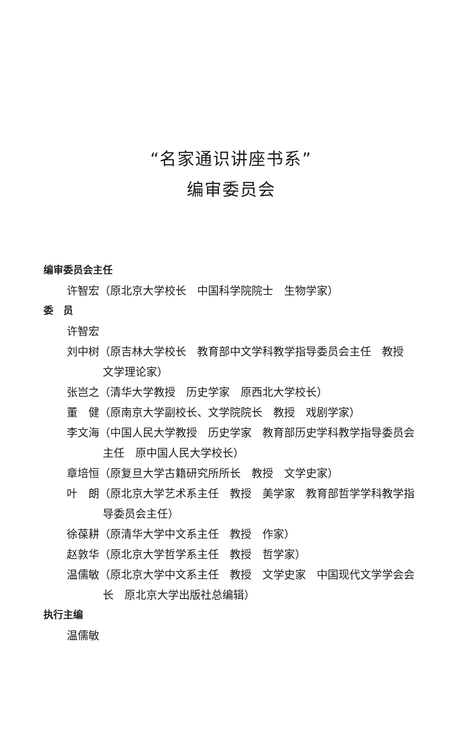“名家通识讲座书系”
编审委员会
编审委员会主任
许智宏（原北京大学校长　中国科学院院士　生物学家）
委　员
许智宏
刘中树（原吉林大学校长　教育部中文学科教学指导委员会主任　教授　文学理论家）
张岂之（清华大学教授　历史学家　原西北大学校长）
董　健（原南京大学副校长、文学院院长　教授　戏剧学家）
李文海（中国人民大学教授　历史学家　教育部历史学科教学指导委员会主任　原中国人民大学校长）
章培恒（原复旦大学古籍研究所所长　教授　文学史家）
叶　朗（原北京大学艺术系主任　教授　美学家　教育部哲学学科教学指导委员会主任）
徐葆耕（原清华大学中文系主任　教授　作家）
赵敦华（原北京大学哲学系主任　教授　哲学家）
温儒敏（原北京大学中文系主任　教授　文学史家　中国现代文学学会会长　原北京大学出版社总编辑）
执行主编
温儒敏